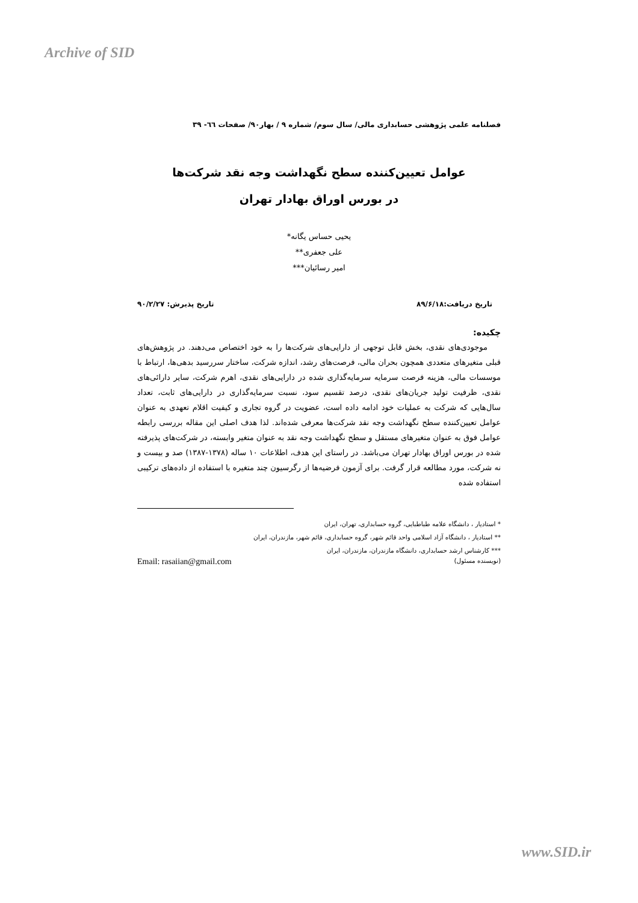Archive of SID
فصلنامه علمی پژوهشی حسابداری مالی/ سال سوم/ شماره ۹ / بهار۹۰/ صفحات ٦٦- ۳۹
عوامل تعیین‌کننده سطح نگهداشت وجه نقد شرکت‌ها
در بورس اوراق بهادار تهران
یحیی حساس یگانه*
علی جعفری**
امیر رسائیان***
تاریخ دریافت:۸۹/۶/۱۸ تاریخ پذیرش: ۹۰/۲/۲۷
چکیده:
موجودی‌های نقدی، بخش قابل توجهی از دارایی‌های شرکت‌ها را به خود اختصاص می‌دهند. در پژوهش‌های قبلی متغیرهای متعددی همچون بحران مالی، فرصت‌های رشد، اندازه شرکت، ساختار سررسید بدهی‌ها، ارتباط با موسسات مالی، هزینه فرصت سرمایه سرمایه‌گذاری شده در دارایی‌های نقدی، اهرم شرکت، سایر دارائی‌های نقدی، ظرفیت تولید جریان‌های نقدی، درصد تقسیم سود، نسبت سرمایه‌گذاری در دارایی‌های ثابت، تعداد سال‌هایی که شرکت به عملیات خود ادامه داده است، عضویت در گروه تجاری و کیفیت اقلام تعهدی به عنوان عوامل تعیین‌کننده سطح نگهداشت وجه نقد شرکت‌ها معرفی شده‌اند. لذا هدف اصلی این مقاله بررسی رابطه عوامل فوق به عنوان متغیرهای مستقل و سطح نگهداشت وجه نقد به عنوان متغیر وابسته، در شرکت‌های پذیرفته شده در بورس اوراق بهادار تهران می‌باشد. در راستای این هدف، اطلاعات ۱۰ ساله (۱۳۷۸-۱۳۸۷) صد و بیست و نه شرکت، مورد مطالعه قرار گرفت. برای آزمون فرضیه‌ها از رگرسیون چند متغیره با استفاده از داده‌های ترکیبی استفاده شده
* استادیار ، دانشگاه علامه طباطبایی، گروه حسابداری، تهران، ایران
** استادیار ، دانشگاه آزاد اسلامی واحد قائم شهر، گروه حسابداری، قائم شهر، مازندران، ایران
*** کارشناس ارشد حسابداری، دانشگاه مازندران، مازندران، ایران
(نویسنده مسئول) Email: rasaiian@gmail.com
www.SID.ir